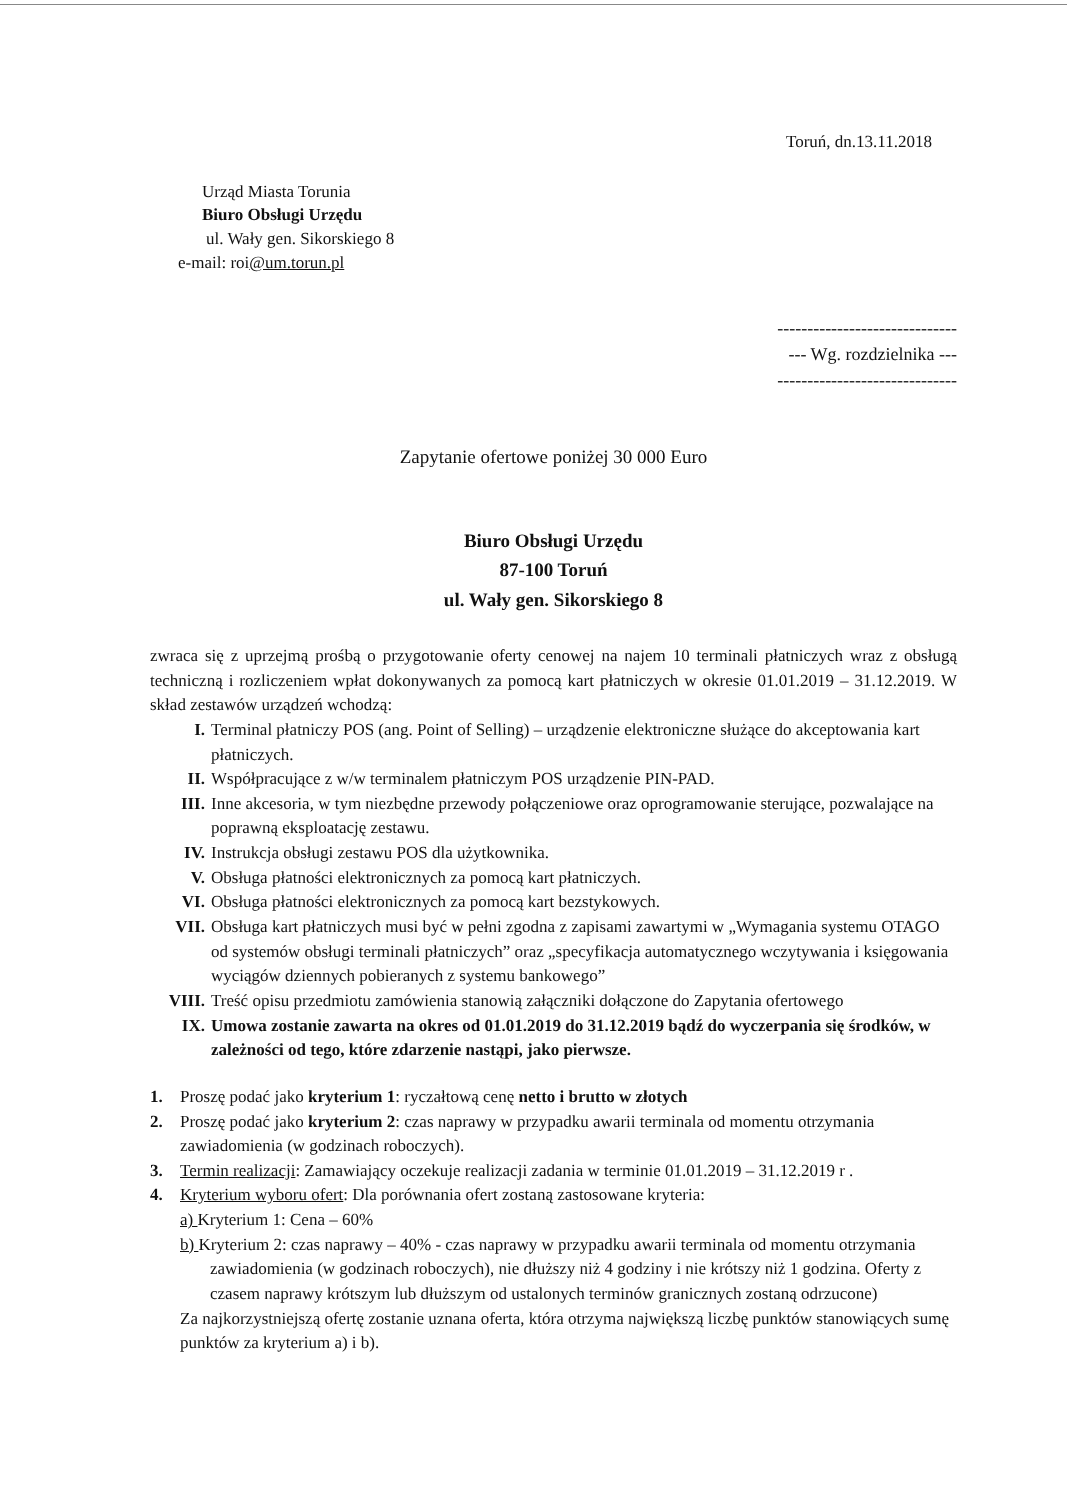Toruń, dn.13.11.2018
Urząd Miasta Torunia
Biuro Obsługi Urzędu
ul. Wały gen. Sikorskiego 8
e-mail: roi@um.torun.pl
------------------------------
--- Wg. rozdzielnika ---
------------------------------
Zapytanie ofertowe poniżej 30 000 Euro
Biuro Obsługi Urzędu
87-100 Toruń
ul. Wały gen. Sikorskiego 8
zwraca się z uprzejmą prośbą o przygotowanie oferty cenowej na najem 10 terminali płatniczych wraz z obsługą techniczną i rozliczeniem wpłat dokonywanych za pomocą kart płatniczych w okresie 01.01.2019 – 31.12.2019. W skład zestawów urządzeń wchodzą:
I. Terminal płatniczy POS (ang. Point of Selling) – urządzenie elektroniczne służące do akceptowania kart płatniczych.
II. Współpracujące z w/w terminalem płatniczym POS urządzenie PIN-PAD.
III. Inne akcesoria, w tym niezbędne przewody połączeniowe oraz oprogramowanie sterujące, pozwalające na poprawną eksploatację zestawu.
IV. Instrukcja obsługi zestawu POS dla użytkownika.
V. Obsługa płatności elektronicznych za pomocą kart płatniczych.
VI. Obsługa płatności elektronicznych za pomocą kart bezstykowych.
VII. Obsługa kart płatniczych musi być w pełni zgodna z zapisami zawartymi w „Wymagania systemu OTAGO od systemów obsługi terminali płatniczych” oraz „specyfikacja automatycznego wczytywania i księgowania wyciągów dziennych pobieranych z systemu bankowego”
VIII. Treść opisu przedmiotu zamówienia stanowią załączniki dołączone do Zapytania ofertowego
IX. Umowa zostanie zawarta na okres od 01.01.2019 do 31.12.2019 bądź do wyczerpania się środków, w zależności od tego, które zdarzenie nastąpi, jako pierwsze.
1. Proszę podać jako kryterium 1: ryczałtową cenę netto i brutto w złotych
2. Proszę podać jako kryterium 2: czas naprawy w przypadku awarii terminala od momentu otrzymania zawiadomienia (w godzinach roboczych).
3. Termin realizacji: Zamawiający oczekuje realizacji zadania w terminie 01.01.2019 – 31.12.2019 r .
4. Kryterium wyboru ofert: Dla porównania ofert zostaną zastosowane kryteria:
a) Kryterium 1: Cena – 60%
b) Kryterium 2: czas naprawy – 40% - czas naprawy w przypadku awarii terminala od momentu otrzymania zawiadomienia (w godzinach roboczych), nie dłuższy niż 4 godziny i nie krótszy niż 1 godzina. Oferty z czasem naprawy krótszym lub dłuższym od ustalonych terminów granicznych zostaną odrzucone)
Za najkorzystniejszą ofertę zostanie uznana oferta, która otrzyma największą liczbę punktów stanowiących sumę punktów za kryterium a) i b).